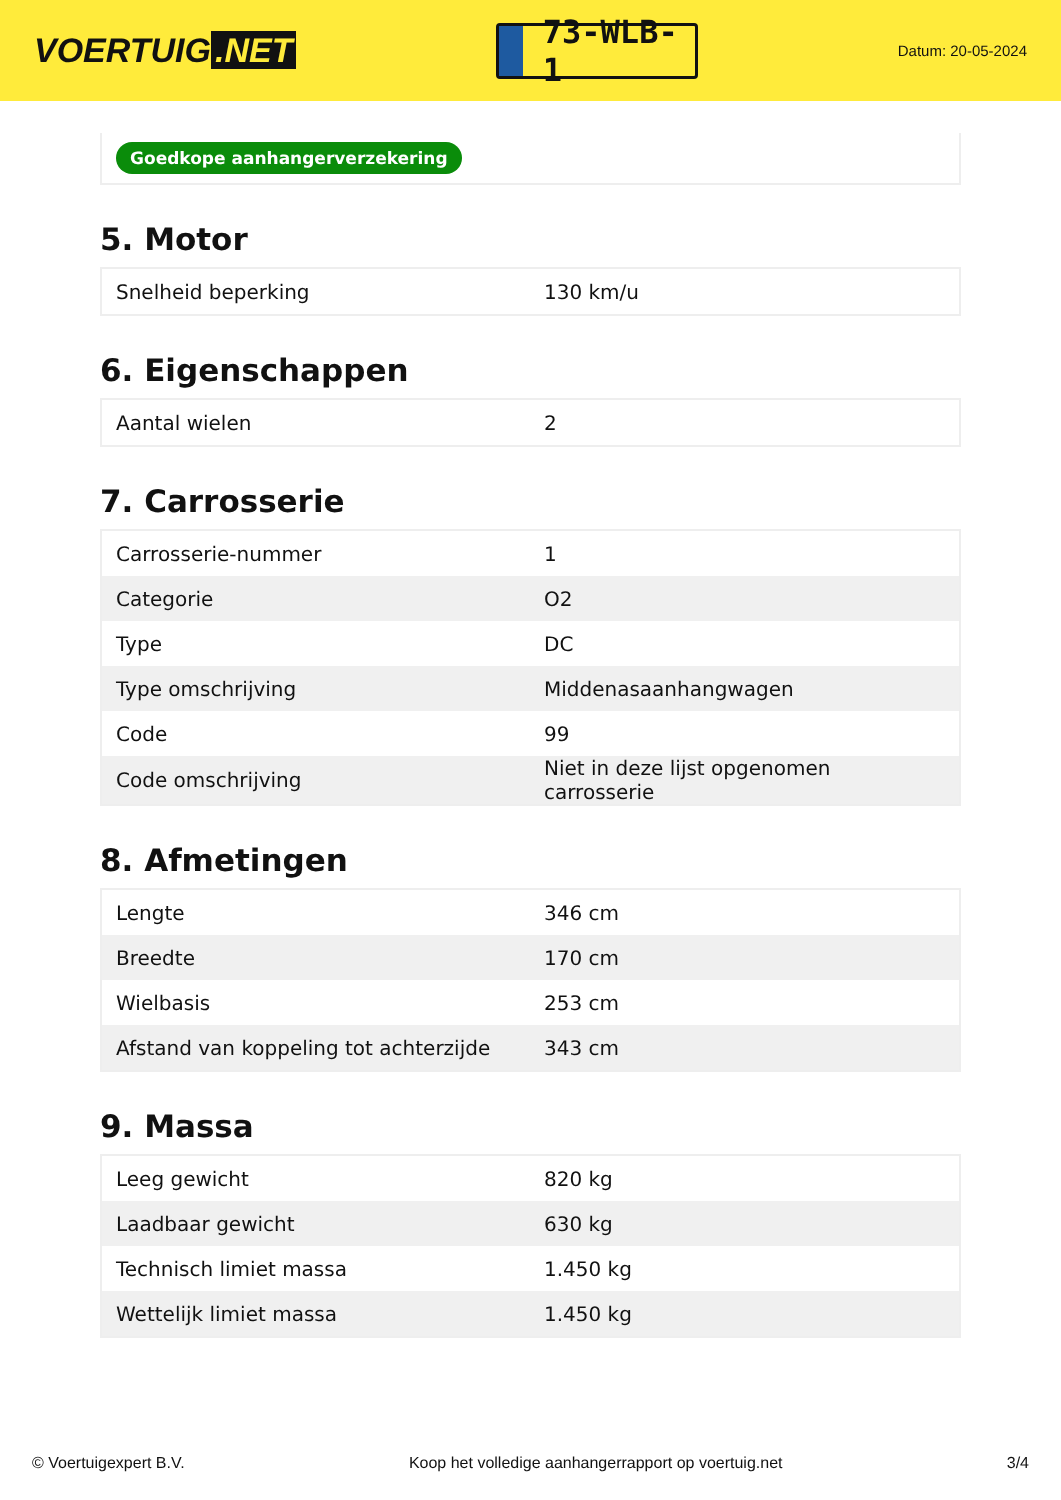VOERTUIG.NET
73-WLB-1
Datum: 20-05-2024
Goedkope aanhangerverzekering
5. Motor
| Snelheid beperking | 130 km/u |
6. Eigenschappen
| Aantal wielen | 2 |
7. Carrosserie
| Carrosserie-nummer | 1 |
| Categorie | O2 |
| Type | DC |
| Type omschrijving | Middenasaanhangwagen |
| Code | 99 |
| Code omschrijving | Niet in deze lijst opgenomen carrosserie |
8. Afmetingen
| Lengte | 346 cm |
| Breedte | 170 cm |
| Wielbasis | 253 cm |
| Afstand van koppeling tot achterzijde | 343 cm |
9. Massa
| Leeg gewicht | 820 kg |
| Laadbaar gewicht | 630 kg |
| Technisch limiet massa | 1.450 kg |
| Wettelijk limiet massa | 1.450 kg |
© Voertuigexpert B.V. Koop het volledige aanhangerrapport op voertuig.net 3/4